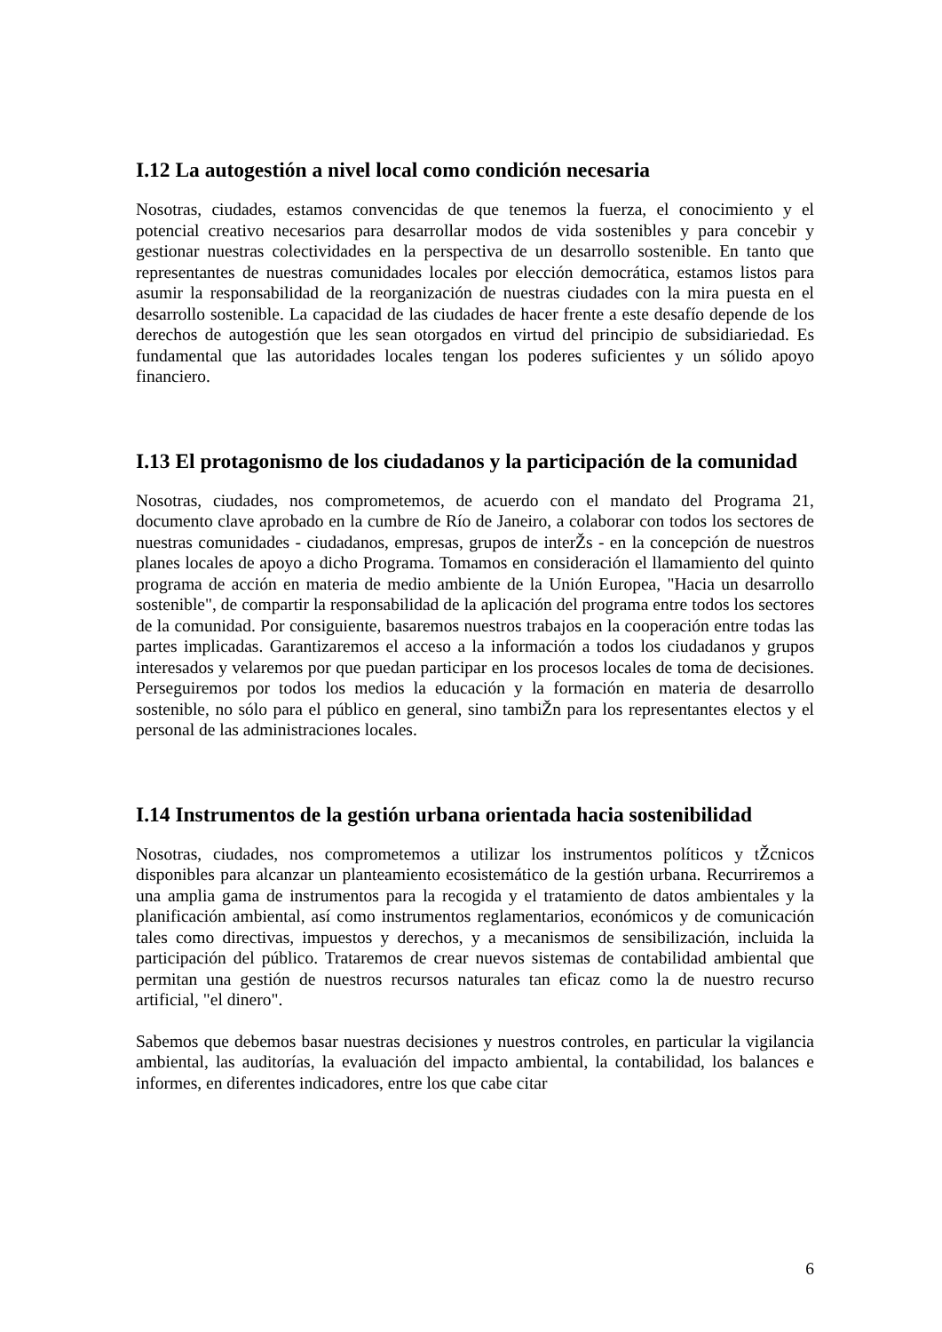I.12 La autogestión a nivel local como condición necesaria
Nosotras, ciudades, estamos convencidas de que tenemos la fuerza, el conocimiento y el potencial creativo necesarios para desarrollar modos de vida sostenibles y para concebir y gestionar nuestras colectividades en la perspectiva de un desarrollo sostenible. En tanto que representantes de nuestras comunidades locales por elección democrática, estamos listos para asumir la responsabilidad de la reorganización de nuestras ciudades con la mira puesta en el desarrollo sostenible. La capacidad de las ciudades de hacer frente a este desafío depende de los derechos de autogestión que les sean otorgados en virtud del principio de subsidiariedad. Es fundamental que las autoridades locales tengan los poderes suficientes y un sólido apoyo financiero.
I.13 El protagonismo de los ciudadanos y la participación de la comunidad
Nosotras, ciudades, nos comprometemos, de acuerdo con el mandato del Programa 21, documento clave aprobado en la cumbre de Río de Janeiro, a colaborar con todos los sectores de nuestras comunidades - ciudadanos, empresas, grupos de interŽs - en la concepción de nuestros planes locales de apoyo a dicho Programa. Tomamos en consideración el llamamiento del quinto programa de acción en materia de medio ambiente de la Unión Europea, "Hacia un desarrollo sostenible", de compartir la responsabilidad de la aplicación del programa entre todos los sectores de la comunidad. Por consiguiente, basaremos nuestros trabajos en la cooperación entre todas las partes implicadas. Garantizaremos el acceso a la información a todos los ciudadanos y grupos interesados y velaremos por que puedan participar en los procesos locales de toma de decisiones. Perseguiremos por todos los medios la educación y la formación en materia de desarrollo sostenible, no sólo para el público en general, sino tambiŽn para los representantes electos y el personal de las administraciones locales.
I.14 Instrumentos de la gestión urbana orientada hacia sostenibilidad
Nosotras, ciudades, nos comprometemos a utilizar los instrumentos políticos y tŽcnicos disponibles para alcanzar un planteamiento ecosistemático de la gestión urbana. Recurriremos a una amplia gama de instrumentos para la recogida y el tratamiento de datos ambientales y la planificación ambiental, así como instrumentos reglamentarios, económicos y de comunicación tales como directivas, impuestos y derechos, y a mecanismos de sensibilización, incluida la participación del público. Trataremos de crear nuevos sistemas de contabilidad ambiental que permitan una gestión de nuestros recursos naturales tan eficaz como la de nuestro recurso artificial, "el dinero".
Sabemos que debemos basar nuestras decisiones y nuestros controles, en particular la vigilancia ambiental, las auditorías, la evaluación del impacto ambiental, la contabilidad, los balances e informes, en diferentes indicadores, entre los que cabe citar
6